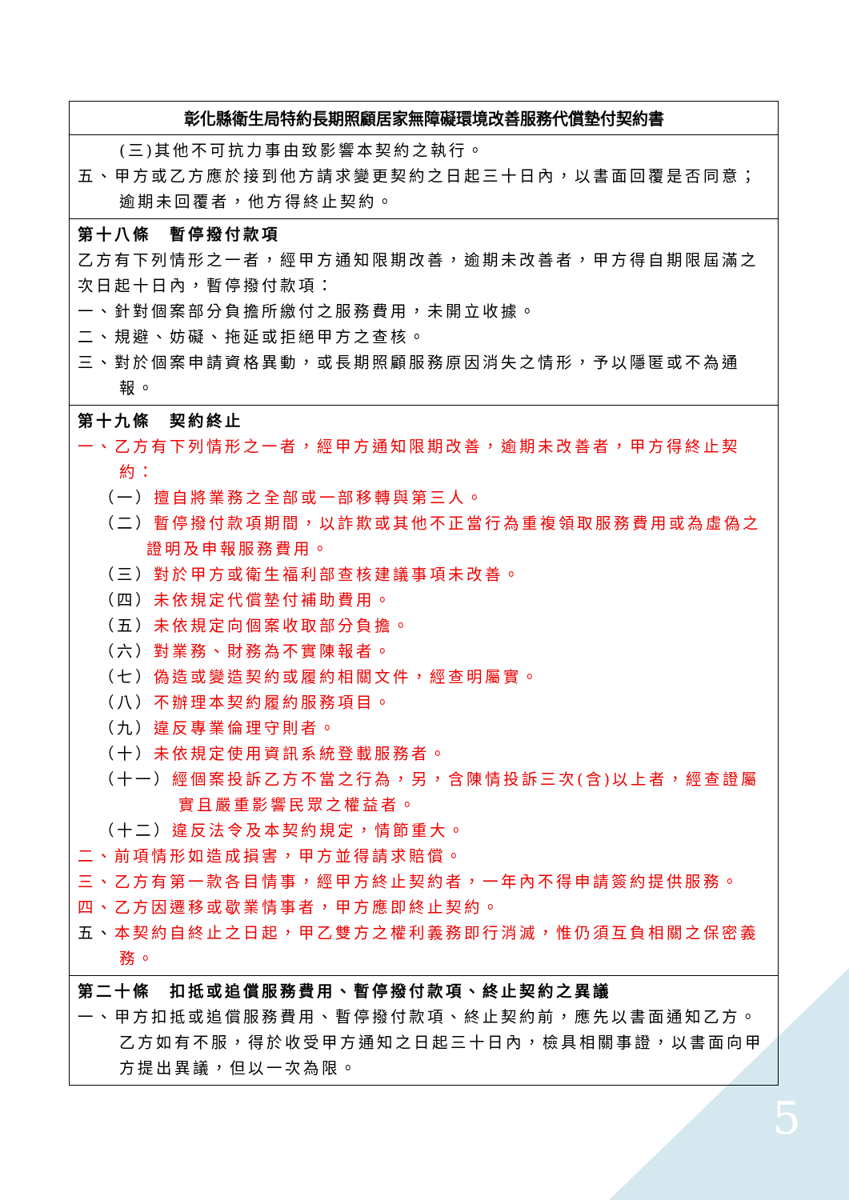| 彰化縣衛生局特約長期照顧居家無障礙環境改善服務代償墊付契約書 |
| --- |
| (三)其他不可抗力事由致影響本契約之執行。 五、甲方或乙方應於接到他方請求變更契約之日起三十日內，以書面回覆是否同意；逾期未回覆者，他方得終止契約。 |
| 第十八條 暫停撥付款項 乙方有下列情形之一者，經甲方通知限期改善，逾期未改善者，甲方得自期限屆滿之次日起十日內，暫停撥付款項： 一、針對個案部分負擔所繳付之服務費用，未開立收據。 二、規避、妨礙、拖延或拒絕甲方之查核。 三、對於個案申請資格異動，或長期照顧服務原因消失之情形，予以隱匿或不為通報。 |
| 第十九條 契約終止 一、乙方有下列情形之一者，經甲方通知限期改善，逾期未改善者，甲方得終止契約： （一） 擅自將業務之全部或一部移轉與第三人。 （二） 暫停撥付款項期間，以詐欺或其他不正當行為重複領取服務費用或為虛偽之證明及申報服務費用。 （三） 對於甲方或衛生福利部查核建議事項未改善。 （四） 未依規定代償墊付補助費用。 （五） 未依規定向個案收取部分負擔。 （六） 對業務、財務為不實陳報者。 （七） 偽造或變造契約或履約相關文件，經查明屬實。 （八） 不辦理本契約履約服務項目。 （九） 違反專業倫理守則者。 （十） 未依規定使用資訊系統登載服務者。 （十一） 經個案投訴乙方不當之行為，另，含陳情投訴三次(含)以上者，經查證屬實且嚴重影響民眾之權益者。 （十二） 違反法令及本契約規定，情節重大。 二、前項情形如造成損害，甲方並得請求賠償。 三、乙方有第一款各目情事，經甲方終止契約者，一年內不得申請簽約提供服務。 四、乙方因遷移或歇業情事者，甲方應即終止契約。 五、 本契約自終止之日起，甲乙雙方之權利義務即行消滅，惟仍須互負相關之保密義務。 |
| 第二十條 扣抵或追償服務費用、暫停撥付款項、終止契約之異議 一、甲方扣抵或追償服務費用、暫停撥付款項、終止契約前，應先以書面通知乙方。乙方如有不服，得於收受甲方通知之日起三十日內，檢具相關事證，以書面向甲方提出異議，但以一次為限。 |
5